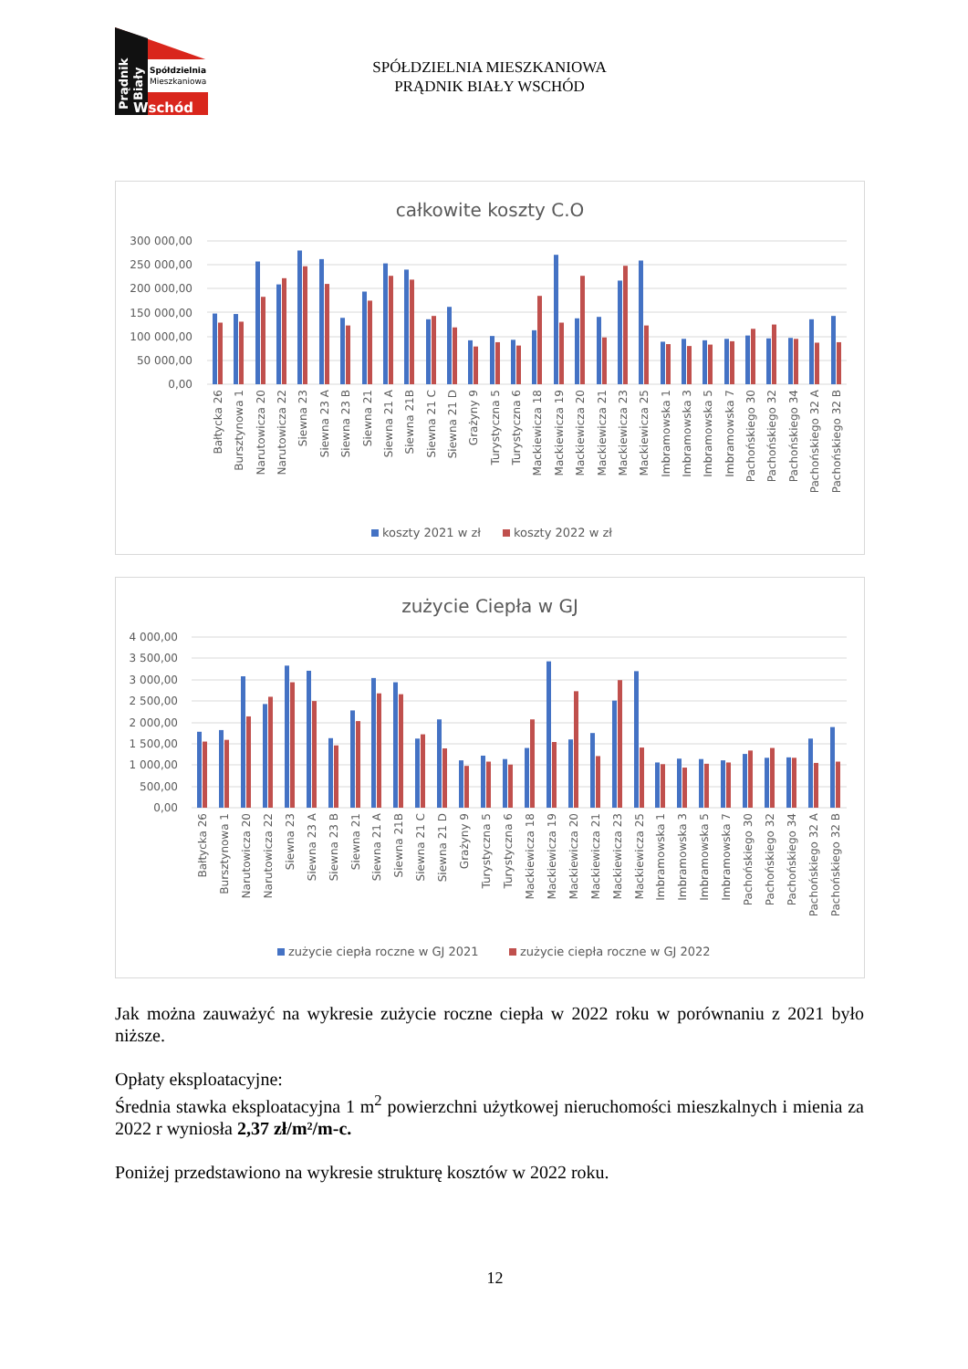Spółdzielnia
Mieszkaniowa
Prądnik
Biały
Wschód
SPÓŁDZIELNIA MIESZKANIOWA
PRĄDNIK BIAŁY WSCHÓD
całkowite koszty C.O
300 000,00
250 000,00
200 000,00
150 000,00
100 000,00
50 000,00
0,00
Bałtycka 26
Bursztynowa 1
Narutowicza 20
Narutowicza 22
Siewna 23
Siewna 23 A
Siewna 23 B
Siewna 21
Siewna 21 A
Siewna 21B
Siewna 21 C
Siewna 21 D
Grażyny 9
Turystyczna 5
Turystyczna 6
Mackiewicza 18
Mackiewicza 19
Mackiewicza 20
Mackiewicza 21
Mackiewicza 23
Mackiewicza 25
Imbramowska 1
Imbramowska 3
Imbramowska 5
Imbramowska 7
Pachońskiego 30
Pachońskiego 32
Pachońskiego 34
Pachońskiego 32 A
Pachońskiego 32 B
koszty 2021 w zł
koszty 2022 w zł
zużycie Ciepła w GJ
4 000,00
3 500,00
3 000,00
2 500,00
2 000,00
1 500,00
1 000,00
500,00
0,00
Bałtycka 26
Bursztynowa 1
Narutowicza 20
Narutowicza 22
Siewna 23
Siewna 23 A
Siewna 23 B
Siewna 21
Siewna 21 A
Siewna 21B
Siewna 21 C
Siewna 21 D
Grażyny 9
Turystyczna 5
Turystyczna 6
Mackiewicza 18
Mackiewicza 19
Mackiewicza 20
Mackiewicza 21
Mackiewicza 23
Mackiewicza 25
Imbramowska 1
Imbramowska 3
Imbramowska 5
Imbramowska 7
Pachońskiego 30
Pachońskiego 32
Pachońskiego 34
Pachońskiego 32 A
Pachońskiego 32 B
zużycie ciepła roczne w GJ 2021
zużycie ciepła roczne w GJ 2022
Jak można zauważyć na wykresie zużycie roczne ciepła w 2022 roku w porównaniu z 2021 było niższe.
Opłaty eksploatacyjne:
Średnia stawka eksploatacyjna 1 m<sup>2</sup> powierzchni użytkowej nieruchomości mieszkalnych i mienia za 2022 r wyniosła 2,37 zł/m²/m-c.
Poniżej przedstawiono na wykresie strukturę kosztów w 2022 roku.
12